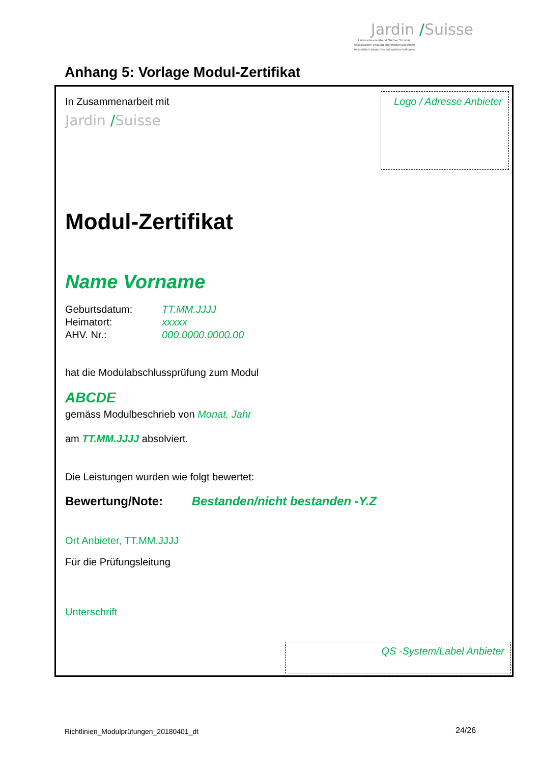Jardin /Suisse
Unternehmerverband Gärtner Schweiz
Associazione svizzera imprenditori giardinieri
Association suisse des entreprises horticoles
Anhang 5: Vorlage Modul-Zertifikat
In Zusammenarbeit mit
Jardin /Suisse
Logo / Adresse Anbieter
Modul-Zertifikat
Name Vorname
Geburtsdatum: TT.MM.JJJJ
Heimatort: xxxxx
AHV. Nr.: 000.0000.0000.00
hat die Modulabschlussprüfung zum Modul
ABCDE
gemäss Modulbeschrieb von Monat, Jahr
am TT.MM.JJJJ absolviert.
Die Leistungen wurden wie folgt bewertet:
Bewertung/Note: Bestanden/nicht bestanden -Y.Z
Ort Anbieter, TT.MM.JJJJ
Für die Prüfungsleitung
Unterschrift
QS -System/Label Anbieter
Richtlinien_Modulprüfungen_20180401_dt
24/26